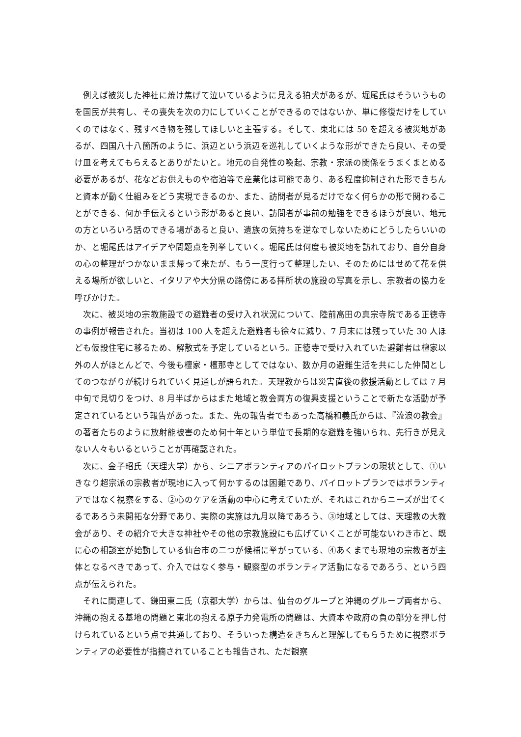例えば被災した神社に焼け焦げて泣いているように見える狛犬があるが、堀尾氏はそういうものを国民が共有し、その喪失を次の力にしていくことができるのではないか、単に修復だけをしていくのではなく、残すべき物を残してほしいと主張する。そして、東北には 50 を超える被災地があるが、四国八十八箇所のように、浜辺という浜辺を巡礼していくような形ができたら良い、その受け皿を考えてもらえるとありがたいと。地元の自発性の喚起、宗教・宗派の関係をうまくまとめる必要があるが、花などお供えものや宿泊等で産業化は可能であり、ある程度抑制された形できちんと資本が動く仕組みをどう実現できるのか、また、訪問者が見るだけでなく何らかの形で関わることができる、何か手伝えるという形があると良い、訪問者が事前の勉強をできるほうが良い、地元の方といろいろ話のできる場があると良い、遺族の気持ちを逆なでしないためにどうしたらいいのか、と堀尾氏はアイデアや問題点を列挙していく。堀尾氏は何度も被災地を訪れており、自分自身の心の整理がつかないまま帰って来たが、もう一度行って整理したい、そのためにはせめて花を供える場所が欲しいと、イタリアや大分県の路傍にある拝所状の施設の写真を示し、宗教者の協力を呼びかけた。
次に、被災地の宗教施設での避難者の受け入れ状況について、陸前高田の真宗寺院である正徳寺の事例が報告された。当初は 100 人を超えた避難者も徐々に減り、7 月末には残っていた 30 人ほども仮設住宅に移るため、解散式を予定しているという。正徳寺で受け入れていた避難者は檀家以外の人がほとんどで、今後も檀家・檀那寺としてではない、数か月の避難生活を共にした仲間としてのつながりが続けられていく見通しが語られた。天理教からは災害直後の救援活動としては 7 月中旬で見切りをつけ、8 月半ばからはまた地域と教会両方の復興支援ということで新たな活動が予定されているという報告があった。また、先の報告者でもあった高橋和義氏からは、『流浪の教会』の著者たちのように放射能被害のため何十年という単位で長期的な避難を強いられ、先行きが見えない人々もいるということが再確認された。
次に、金子昭氏（天理大学）から、シニアボランティアのパイロットプランの現状として、①いきなり超宗派の宗教者が現地に入って何かするのは困難であり、パイロットプランではボランティアではなく視察をする、②心のケアを活動の中心に考えていたが、それはこれからニーズが出てくるであろう未開拓な分野であり、実際の実施は九月以降であろう、③地域としては、天理教の大教会があり、その紹介で大きな神社やその他の宗教施設にも広げていくことが可能ないわき市と、既に心の相談室が始動している仙台市の二つが候補に挙がっている、④あくまでも現地の宗教者が主体となるべきであって、介入ではなく参与・観察型のボランティア活動になるであろう、という四点が伝えられた。
それに関連して、鎌田東二氏（京都大学）からは、仙台のグループと沖縄のグループ両者から、沖縄の抱える基地の問題と東北の抱える原子力発電所の問題は、大資本や政府の負の部分を押し付けられているという点で共通しており、そういった構造をきちんと理解してもらうために視察ボランティアの必要性が指摘されていることも報告され、ただ観察